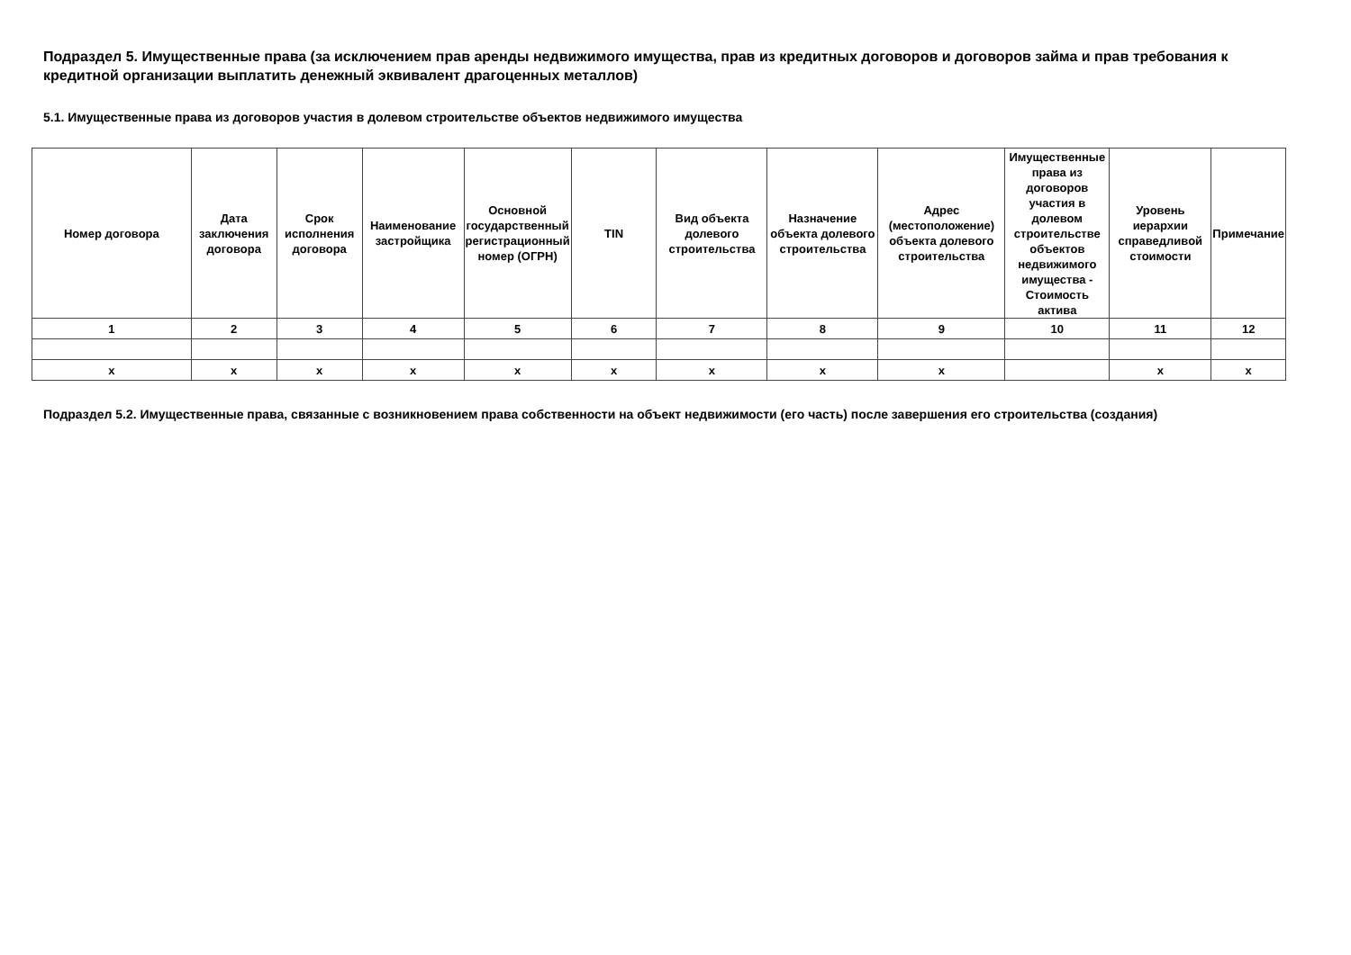Подраздел 5. Имущественные права (за исключением прав аренды недвижимого имущества, прав из кредитных договоров и договоров займа и прав требования к кредитной организации выплатить денежный эквивалент драгоценных металлов)
5.1. Имущественные права из договоров участия в долевом строительстве объектов недвижимого имущества
| Номер договора | Дата заключения договора | Срок исполнения договора | Наименование застройщика | Основной государственный регистрационный номер (ОГРН) | TIN | Вид объекта долевого строительства | Назначение объекта долевого строительства | Адрес (местоположение) объекта долевого строительства | Имущественные права из договоров участия в долевом строительстве объектов недвижимого имущества - Стоимость актива | Уровень иерархии справедливой стоимости | Примечание |
| --- | --- | --- | --- | --- | --- | --- | --- | --- | --- | --- | --- |
| 1 | 2 | 3 | 4 | 5 | 6 | 7 | 8 | 9 | 10 | 11 | 12 |
| x | x | x | x | x | x | x | x | x | | x | x |
Подраздел 5.2. Имущественные права, связанные с возникновением права собственности на объект недвижимости (его часть) после завершения его строительства (создания)